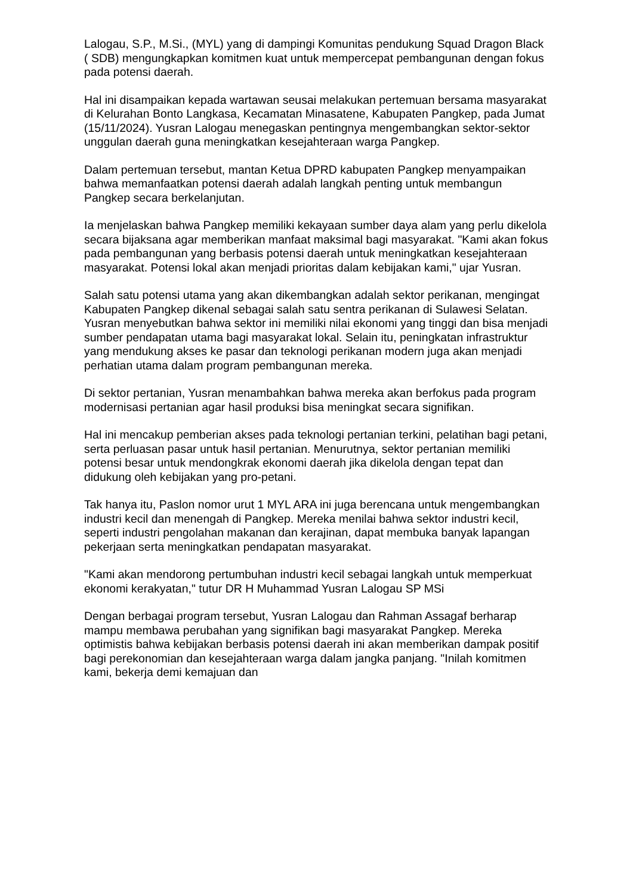Lalogau, S.P., M.Si., (MYL) yang di dampingi Komunitas pendukung Squad Dragon Black ( SDB) mengungkapkan komitmen kuat untuk mempercepat pembangunan dengan fokus pada potensi daerah.
Hal ini disampaikan kepada wartawan seusai melakukan pertemuan bersama masyarakat di Kelurahan Bonto Langkasa, Kecamatan Minasatene, Kabupaten Pangkep, pada Jumat (15/11/2024). Yusran Lalogau menegaskan pentingnya mengembangkan sektor-sektor unggulan daerah guna meningkatkan kesejahteraan warga Pangkep.
Dalam pertemuan tersebut, mantan Ketua DPRD kabupaten Pangkep menyampaikan bahwa memanfaatkan potensi daerah adalah langkah penting untuk membangun Pangkep secara berkelanjutan.
Ia menjelaskan bahwa Pangkep memiliki kekayaan sumber daya alam yang perlu dikelola secara bijaksana agar memberikan manfaat maksimal bagi masyarakat. "Kami akan fokus pada pembangunan yang berbasis potensi daerah untuk meningkatkan kesejahteraan masyarakat. Potensi lokal akan menjadi prioritas dalam kebijakan kami," ujar Yusran.
Salah satu potensi utama yang akan dikembangkan adalah sektor perikanan, mengingat Kabupaten Pangkep dikenal sebagai salah satu sentra perikanan di Sulawesi Selatan. Yusran menyebutkan bahwa sektor ini memiliki nilai ekonomi yang tinggi dan bisa menjadi sumber pendapatan utama bagi masyarakat lokal. Selain itu, peningkatan infrastruktur yang mendukung akses ke pasar dan teknologi perikanan modern juga akan menjadi perhatian utama dalam program pembangunan mereka.
Di sektor pertanian, Yusran menambahkan bahwa mereka akan berfokus pada program modernisasi pertanian agar hasil produksi bisa meningkat secara signifikan.
Hal ini mencakup pemberian akses pada teknologi pertanian terkini, pelatihan bagi petani, serta perluasan pasar untuk hasil pertanian. Menurutnya, sektor pertanian memiliki potensi besar untuk mendongkrak ekonomi daerah jika dikelola dengan tepat dan didukung oleh kebijakan yang pro-petani.
Tak hanya itu, Paslon nomor urut 1 MYL ARA ini juga berencana untuk mengembangkan industri kecil dan menengah di Pangkep. Mereka menilai bahwa sektor industri kecil, seperti industri pengolahan makanan dan kerajinan, dapat membuka banyak lapangan pekerjaan serta meningkatkan pendapatan masyarakat.
"Kami akan mendorong pertumbuhan industri kecil sebagai langkah untuk memperkuat ekonomi kerakyatan," tutur DR H Muhammad Yusran Lalogau SP MSi
Dengan berbagai program tersebut, Yusran Lalogau dan Rahman Assagaf berharap mampu membawa perubahan yang signifikan bagi masyarakat Pangkep. Mereka optimistis bahwa kebijakan berbasis potensi daerah ini akan memberikan dampak positif bagi perekonomian dan kesejahteraan warga dalam jangka panjang. "Inilah komitmen kami, bekerja demi kemajuan dan